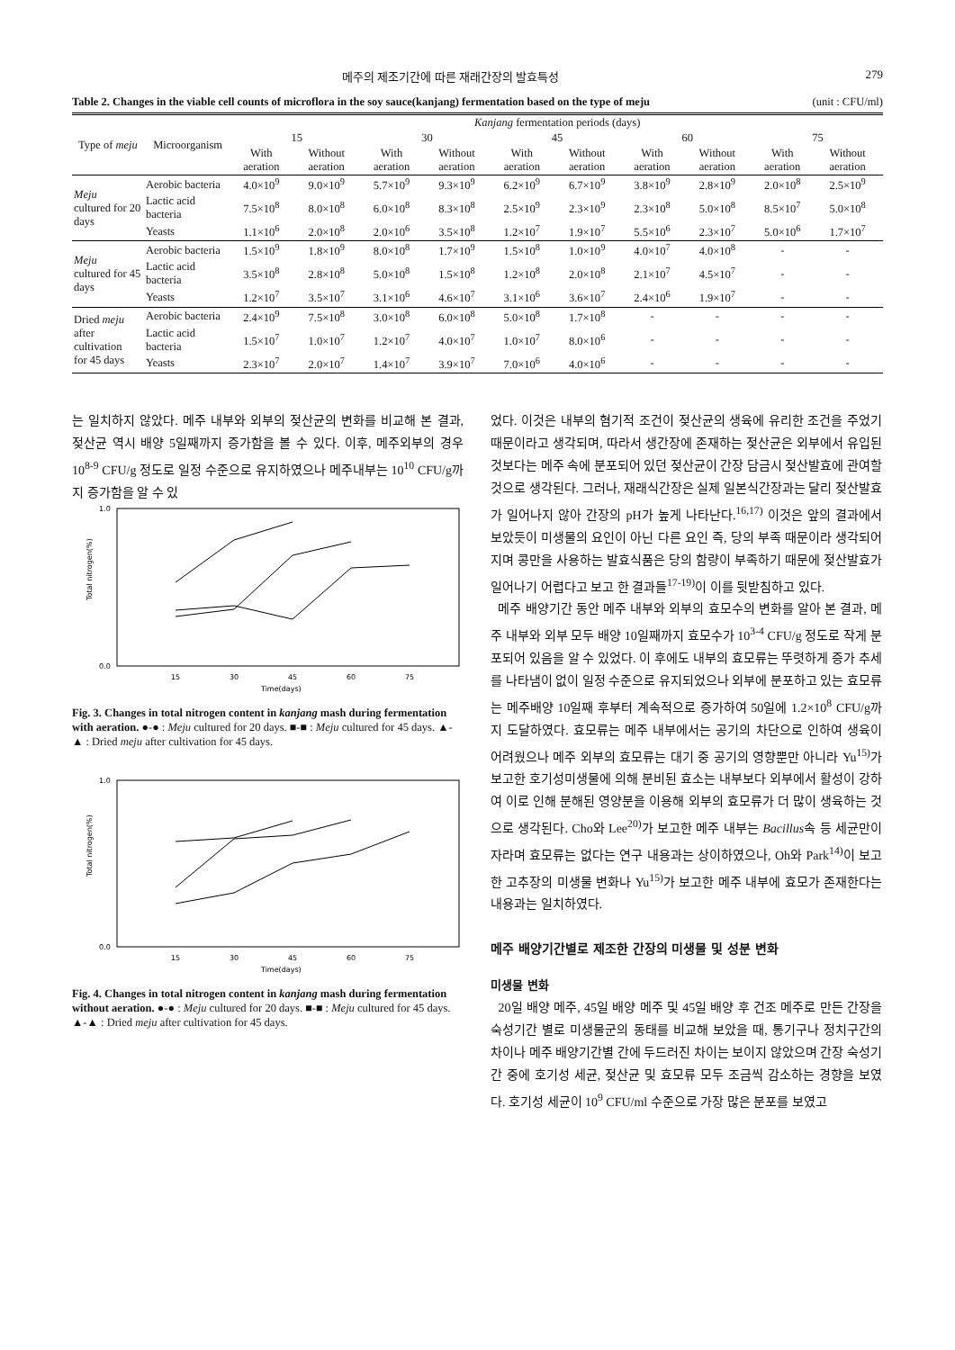메주의 제조기간에 따른 재래간장의 발효특성 279
Table 2. Changes in the viable cell counts of microflora in the soy sauce(kanjang) fermentation based on the type of meju (unit : CFU/ml)
| Type of meju | Microorganism | Kanjang fermentation periods (days) | | | | | | | | | |
| --- | --- | --- | --- | --- | --- | --- | --- | --- | --- | --- | --- |
| | | 15 | | 30 | | 45 | | 60 | | 75 | |
| | | With aeration | Without aeration | With aeration | Without aeration | With aeration | Without aeration | With aeration | Without aeration | With aeration | Without aeration |
| Meju cultured for 20 days | Aerobic bacteria | 4.0×10<sup>9</sup> | 9.0×10<sup>9</sup> | 5.7×10<sup>9</sup> | 9.3×10<sup>9</sup> | 6.2×10<sup>9</sup> | 6.7×10<sup>9</sup> | 3.8×10<sup>9</sup> | 2.8×10<sup>9</sup> | 2.0×10<sup>8</sup> | 2.5×10<sup>9</sup> |
| | Lactic acid bacteria | 7.5×10<sup>8</sup> | 8.0×10<sup>8</sup> | 6.0×10<sup>8</sup> | 8.3×10<sup>8</sup> | 2.5×10<sup>9</sup> | 2.3×10<sup>9</sup> | 2.3×10<sup>8</sup> | 5.0×10<sup>8</sup> | 8.5×10<sup>7</sup> | 5.0×10<sup>8</sup> |
| | Yeasts | 1.1×10<sup>6</sup> | 2.0×10<sup>8</sup> | 2.0×10<sup>6</sup> | 3.5×10<sup>8</sup> | 1.2×10<sup>7</sup> | 1.9×10<sup>7</sup> | 5.5×10<sup>6</sup> | 2.3×10<sup>7</sup> | 5.0×10<sup>6</sup> | 1.7×10<sup>7</sup> |
| Meju cultured for 45 days | Aerobic bacteria | 1.5×10<sup>9</sup> | 1.8×10<sup>9</sup> | 8.0×10<sup>8</sup> | 1.7×10<sup>9</sup> | 1.5×10<sup>8</sup> | 1.0×10<sup>9</sup> | 4.0×10<sup>7</sup> | 4.0×10<sup>8</sup> | - | - |
| | Lactic acid bacteria | 3.5×10<sup>8</sup> | 2.8×10<sup>8</sup> | 5.0×10<sup>8</sup> | 1.5×10<sup>8</sup> | 1.2×10<sup>8</sup> | 2.0×10<sup>8</sup> | 2.1×10<sup>7</sup> | 4.5×10<sup>7</sup> | - | - |
| | Yeasts | 1.2×10<sup>7</sup> | 3.5×10<sup>7</sup> | 3.1×10<sup>6</sup> | 4.6×10<sup>7</sup> | 3.1×10<sup>6</sup> | 3.6×10<sup>7</sup> | 2.4×10<sup>6</sup> | 1.9×10<sup>7</sup> | - | - |
| Dried meju after cultivation for 45 days | Aerobic bacteria | 2.4×10<sup>9</sup> | 7.5×10<sup>8</sup> | 3.0×10<sup>8</sup> | 6.0×10<sup>8</sup> | 5.0×10<sup>8</sup> | 1.7×10<sup>8</sup> | - | - | - | - |
| | Lactic acid bacteria | 1.5×10<sup>7</sup> | 1.0×10<sup>7</sup> | 1.2×10<sup>7</sup> | 4.0×10<sup>7</sup> | 1.0×10<sup>7</sup> | 8.0×10<sup>6</sup> | - | - | - | - |
| | Yeasts | 2.3×10<sup>7</sup> | 2.0×10<sup>7</sup> | 1.4×10<sup>7</sup> | 3.9×10<sup>7</sup> | 7.0×10<sup>6</sup> | 4.0×10<sup>6</sup> | - | - | - | - |
는 일치하지 않았다. 메주 내부와 외부의 젖산균의 변화를 비교해 본 결과, 젖산균 역시 배양 5일째까지 증가함을 볼 수 있다. 이후, 메주외부의 경우 10<sup>8-9</sup> CFU/g 정도로 일정 수준으로 유지하였으나 메주내부는 10<sup>10</sup> CFU/g까지 증가함을 알 수 있
Total nitrogen(%)
1.0
0.0
15
30
45
60
75
Time(days)
Fig. 3. Changes in total nitrogen content in kanjang mash during fermentation with aeration. ●-● : Meju cultured for 20 days. ■-■ : Meju cultured for 45 days. ▲-▲ : Dried meju after cultivation for 45 days.
Total nitrogen(%)
1.0
0.0
15
30
45
60
75
Time(days)
Fig. 4. Changes in total nitrogen content in kanjang mash during fermentation without aeration. ●-● : Meju cultured for 20 days. ■-■ : Meju cultured for 45 days. ▲-▲ : Dried meju after cultivation for 45 days.
었다. 이것은 내부의 혐기적 조건이 젖산균의 생육에 유리한 조건을 주었기 때문이라고 생각되며, 따라서 생간장에 존재하는 젖산균은 외부에서 유입된 것보다는 메주 속에 분포되어 있던 젖산균이 간장 담금시 젖산발효에 관여할 것으로 생각된다. 그러나, 재래식간장은 실제 일본식간장과는 달리 젖산발효가 일어나지 않아 간장의 pH가 높게 나타난다.<sup>16,17)</sup> 이것은 앞의 결과에서 보았듯이 미생물의 요인이 아닌 다른 요인 즉, 당의 부족 때문이라 생각되어지며 콩만을 사용하는 발효식품은 당의 함량이 부족하기 때문에 젖산발효가 일어나기 어렵다고 보고 한 결과들<sup>17-19)</sup>이 이를 뒷받침하고 있다.
메주 배양기간 동안 메주 내부와 외부의 효모수의 변화를 알아 본 결과, 메주 내부와 외부 모두 배양 10일째까지 효모수가 10<sup>3-4</sup> CFU/g 정도로 작게 분포되어 있음을 알 수 있었다. 이 후에도 내부의 효모류는 뚜렷하게 증가 추세를 나타냄이 없이 일정 수준으로 유지되었으나 외부에 분포하고 있는 효모류는 메주배양 10일째 후부터 계속적으로 증가하여 50일에 1.2×10<sup>8</sup> CFU/g까지 도달하였다. 효모류는 메주 내부에서는 공기의 차단으로 인하여 생육이 어려웠으나 메주 외부의 효모류는 대기 중 공기의 영향뿐만 아니라 Yu<sup>15)</sup>가 보고한 호기성미생물에 의해 분비된 효소는 내부보다 외부에서 활성이 강하여 이로 인해 분해된 영양분을 이용해 외부의 효모류가 더 많이 생육하는 것으로 생각된다. Cho와 Lee<sup>20)</sup>가 보고한 메주 내부는 Bacillus속 등 세균만이 자라며 효모류는 없다는 연구 내용과는 상이하였으나, Oh와 Park<sup>14)</sup>이 보고한 고추장의 미생물 변화나 Yu<sup>15)</sup>가 보고한 메주 내부에 효모가 존재한다는 내용과는 일치하였다.
메주 배양기간별로 제조한 간장의 미생물 및 성분 변화
미생물 변화
20일 배양 메주, 45일 배양 메주 및 45일 배양 후 건조 메주로 만든 간장을 숙성기간 별로 미생물군의 동태를 비교해 보았을 때, 통기구나 정치구간의 차이나 메주 배양기간별 간에 두드러진 차이는 보이지 않았으며 간장 숙성기간 중에 호기성 세균, 젖산균 및 효모류 모두 조금씩 감소하는 경향을 보였다. 호기성 세균이 10<sup>9</sup> CFU/ml 수준으로 가장 많은 분포를 보였고